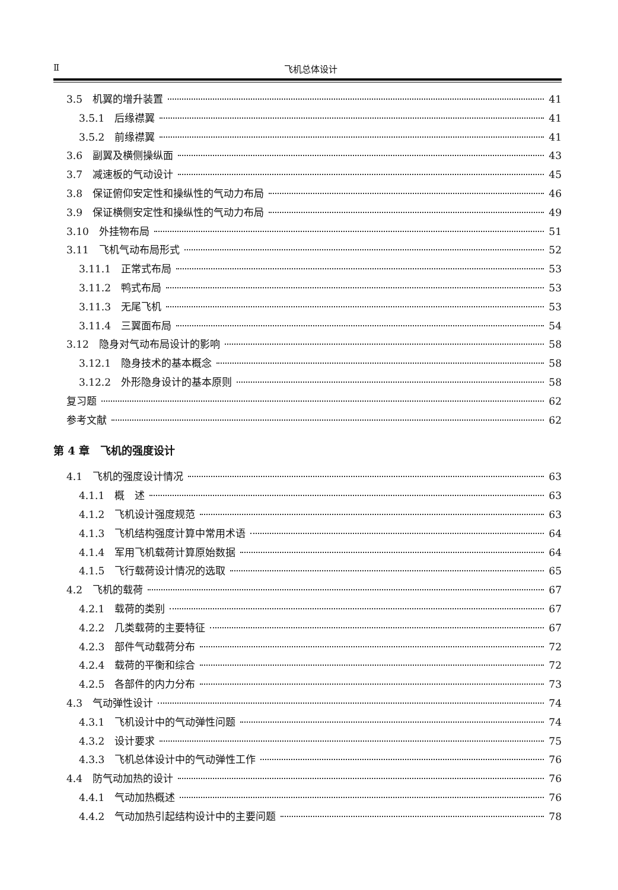Ⅱ 飞机总体设计
3.5　机翼的增升装置 41
3.5.1　后缘襟翼 41
3.5.2　前缘襟翼 41
3.6　副翼及横侧操纵面 43
3.7　减速板的气动设计 45
3.8　保证俯仰安定性和操纵性的气动力布局 46
3.9　保证横侧安定性和操纵性的气动力布局 49
3.10　外挂物布局 51
3.11　飞机气动布局形式 52
3.11.1　正常式布局 53
3.11.2　鸭式布局 53
3.11.3　无尾飞机 53
3.11.4　三翼面布局 54
3.12　隐身对气动布局设计的影响 58
3.12.1　隐身技术的基本概念 58
3.12.2　外形隐身设计的基本原则 58
复习题 62
参考文献 62
第 4 章　飞机的强度设计
4.1　飞机的强度设计情况 63
4.1.1　概　述 63
4.1.2　飞机设计强度规范 63
4.1.3　飞机结构强度计算中常用术语 64
4.1.4　军用飞机载荷计算原始数据 64
4.1.5　飞行载荷设计情况的选取 65
4.2　飞机的载荷 67
4.2.1　载荷的类别 67
4.2.2　几类载荷的主要特征 67
4.2.3　部件气动载荷分布 72
4.2.4　载荷的平衡和综合 72
4.2.5　各部件的内力分布 73
4.3　气动弹性设计 74
4.3.1　飞机设计中的气动弹性问题 74
4.3.2　设计要求 75
4.3.3　飞机总体设计中的气动弹性工作 76
4.4　防气动加热的设计 76
4.4.1　气动加热概述 76
4.4.2　气动加热引起结构设计中的主要问题 78